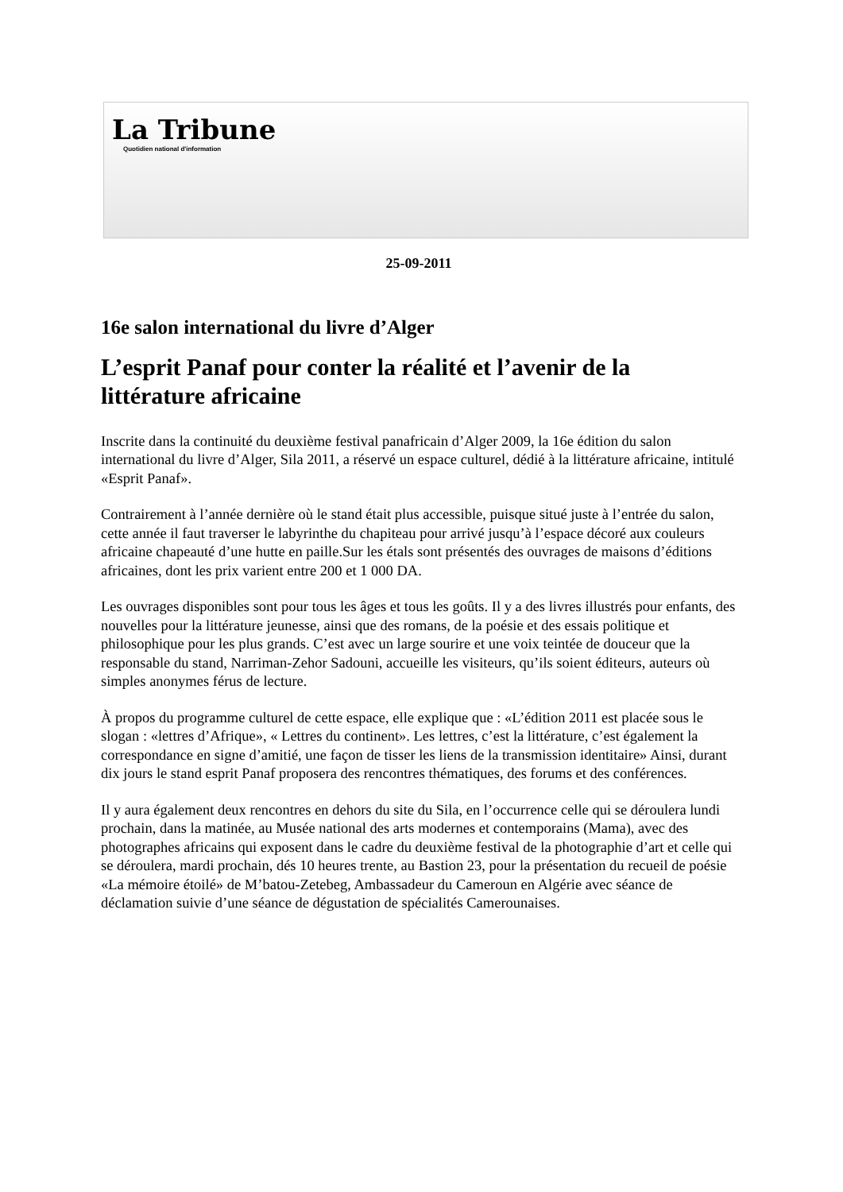La Tribune
Quotidien national d'information
25-09-2011
16e salon international du livre d’Alger
L’esprit Panaf pour conter la réalité et l’avenir de la littérature africaine
Inscrite dans la continuité du deuxième festival panafricain d’Alger 2009, la 16e édition du salon international du livre d’Alger, Sila 2011, a réservé un espace culturel, dédié à la littérature africaine, intitulé «Esprit Panaf».
Contrairement à l’année dernière où le stand était plus accessible, puisque situé juste à l’entrée du salon, cette année il faut traverser le labyrinthe du chapiteau pour arrivé jusqu’à l’espace décoré aux couleurs africaine chapeauté d’une hutte en paille.Sur les étals sont présentés des ouvrages de maisons d’éditions africaines, dont les prix varient entre 200 et 1 000 DA.
Les ouvrages disponibles sont pour tous les âges et tous les goûts. Il y a des livres illustrés pour enfants, des nouvelles pour la littérature jeunesse, ainsi que des romans, de la poésie et des essais politique et philosophique pour les plus grands. C’est avec un large sourire et une voix teintée de douceur que la responsable du stand, Narriman-Zehor Sadouni, accueille les visiteurs, qu’ils soient éditeurs, auteurs où simples anonymes férus de lecture.
À propos du programme culturel de cette espace, elle explique que : «L’édition 2011 est placée sous le slogan : «lettres d’Afrique», « Lettres du continent». Les lettres, c’est la littérature, c’est également la correspondance en signe d’amitié, une façon de tisser les liens de la transmission identitaire» Ainsi, durant dix jours le stand esprit Panaf proposera des rencontres thématiques, des forums et des conférences.
Il y aura également deux rencontres en dehors du site du Sila, en l’occurrence celle qui se déroulera lundi prochain, dans la matinée, au Musée national des arts modernes et contemporains (Mama), avec des photographes africains qui exposent dans le cadre du deuxième festival de la photographie d’art et celle qui se déroulera, mardi prochain, dés 10 heures trente, au Bastion 23, pour la présentation du recueil de poésie «La mémoire étoilé» de M’batou-Zetebeg, Ambassadeur du Cameroun en Algérie avec séance de déclamation suivie d’une séance de dégustation de spécialités Camerounaises.